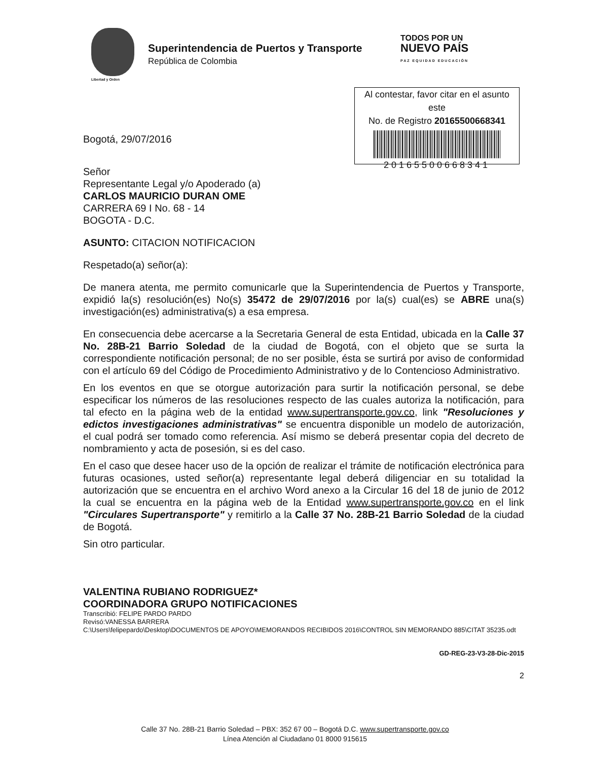Libertad y Orden
Superintendencia de Puertos y Transporte
República de Colombia
TODOS POR UN
NUEVO PAÍS
PAZ EQUIDAD EDUCACIÓN
Al contestar, favor citar en el asunto este
No. de Registro 20165500668341
20165500668341
Bogotá, 29/07/2016
Señor
Representante Legal y/o Apoderado (a)
CARLOS MAURICIO DURAN OME
CARRERA 69 I No. 68 - 14
BOGOTA - D.C.
ASUNTO: CITACION NOTIFICACION
Respetado(a) señor(a):
De manera atenta, me permito comunicarle que la Superintendencia de Puertos y Transporte, expidió la(s) resolución(es) No(s) 35472 de 29/07/2016 por la(s) cual(es) se ABRE una(s) investigación(es) administrativa(s) a esa empresa.
En consecuencia debe acercarse a la Secretaria General de esta Entidad, ubicada en la Calle 37 No. 28B-21 Barrio Soledad de la ciudad de Bogotá, con el objeto que se surta la correspondiente notificación personal; de no ser posible, ésta se surtirá por aviso de conformidad con el artículo 69 del Código de Procedimiento Administrativo y de lo Contencioso Administrativo.
En los eventos en que se otorgue autorización para surtir la notificación personal, se debe especificar los números de las resoluciones respecto de las cuales autoriza la notificación, para tal efecto en la página web de la entidad www.supertransporte.gov.co, link "Resoluciones y edictos investigaciones administrativas" se encuentra disponible un modelo de autorización, el cual podrá ser tomado como referencia. Así mismo se deberá presentar copia del decreto de nombramiento y acta de posesión, si es del caso.
En el caso que desee hacer uso de la opción de realizar el trámite de notificación electrónica para futuras ocasiones, usted señor(a) representante legal deberá diligenciar en su totalidad la autorización que se encuentra en el archivo Word anexo a la Circular 16 del 18 de junio de 2012 la cual se encuentra en la página web de la Entidad www.supertransporte.gov.co en el link "Circulares Supertransporte" y remitirlo a la Calle 37 No. 28B-21 Barrio Soledad de la ciudad de Bogotá.
Sin otro particular.
VALENTINA RUBIANO RODRIGUEZ*
COORDINADORA GRUPO NOTIFICACIONES
Transcribió: FELIPE PARDO PARDO
Revisó:VANESSA BARRERA
C:\Users\felipepardo\Desktop\DOCUMENTOS DE APOYO\MEMORANDOS RECIBIDOS 2016\CONTROL SIN MEMORANDO 885\CITAT 35235.odt
GD-REG-23-V3-28-Dic-2015
2
Calle 37 No. 28B-21 Barrio Soledad – PBX: 352 67 00 – Bogotá D.C. www.supertransporte.gov.co
Línea Atención al Ciudadano 01 8000 915615